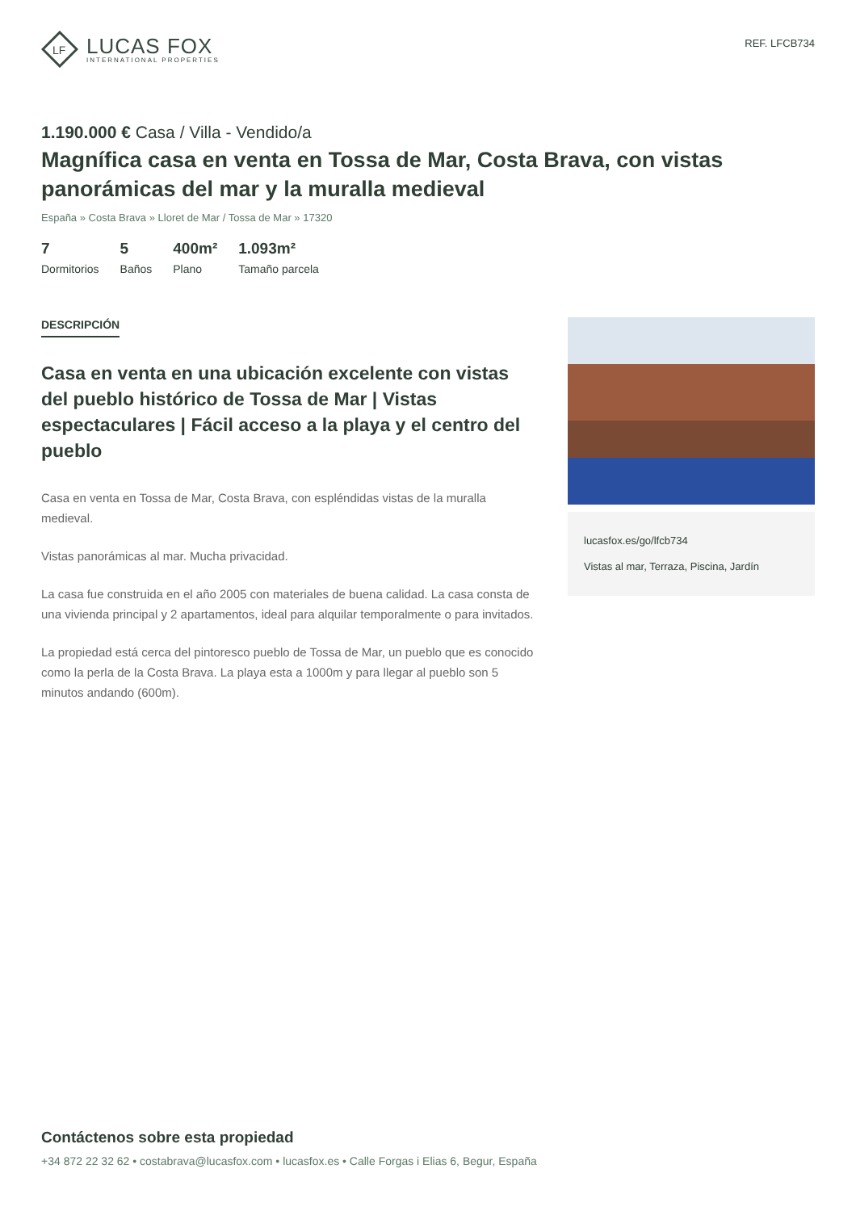LF
LUCAS FOX
INTERNATIONAL PROPERTIES
REF. LFCB734
1.190.000 € Casa / Villa - Vendido/a
Magnífica casa en venta en Tossa de Mar, Costa Brava, con vistas panorámicas del mar y la muralla medieval
España » Costa Brava » Lloret de Mar / Tossa de Mar » 17320
7
Dormitorios
5
Baños
400m²
Plano
1.093m²
Tamaño parcela
DESCRIPCIÓN
Casa en venta en una ubicación excelente con vistas del pueblo histórico de Tossa de Mar | Vistas espectaculares | Fácil acceso a la playa y el centro del pueblo
Casa en venta en Tossa de Mar, Costa Brava, con espléndidas vistas de la muralla medieval.
Vistas panorámicas al mar. Mucha privacidad.
La casa fue construida en el año 2005 con materiales de buena calidad. La casa consta de una vivienda principal y 2 apartamentos, ideal para alquilar temporalmente o para invitados.
La propiedad está cerca del pintoresco pueblo de Tossa de Mar, un pueblo que es conocido como la perla de la Costa Brava. La playa esta a 1000m y para llegar al pueblo son 5 minutos andando (600m).
lucasfox.es/go/lfcb734
Vistas al mar, Terraza, Piscina, Jardín
Contáctenos sobre esta propiedad
+34 872 22 32 62 • costabrava@lucasfox.com • lucasfox.es • Calle Forgas i Elias 6, Begur, España